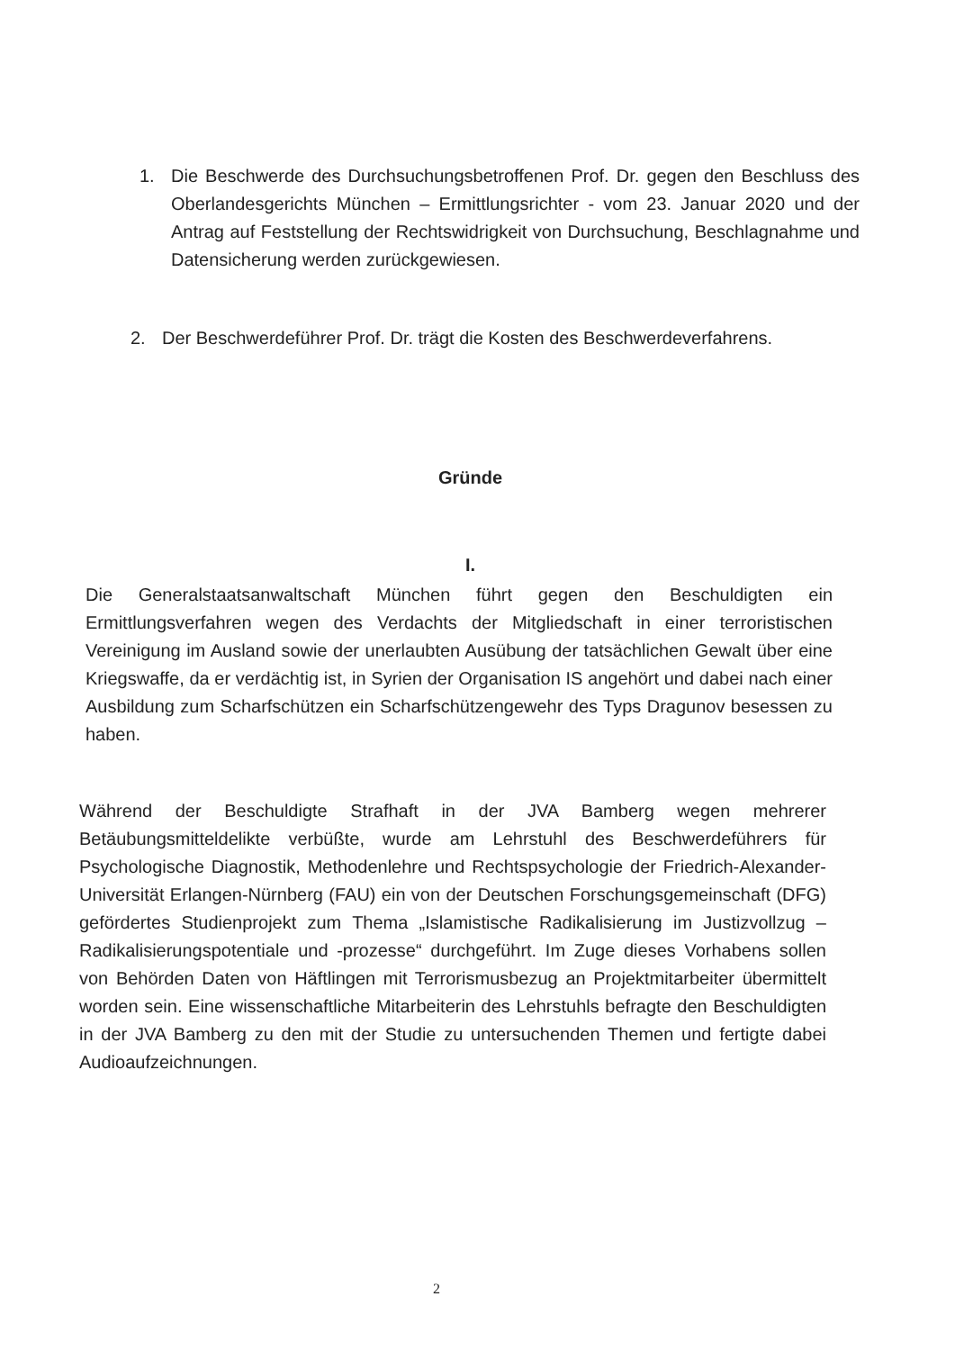1. Die Beschwerde des Durchsuchungsbetroffenen Prof. Dr. gegen den Beschluss des Oberlandesgerichts München – Ermittlungsrichter - vom 23. Januar 2020 und der Antrag auf Feststellung der Rechtswidrigkeit von Durchsuchung, Beschlagnahme und Datensicherung werden zurückgewiesen.
2. Der Beschwerdeführer Prof. Dr. trägt die Kosten des Beschwerdeverfahrens.
Gründe
I.
Die Generalstaatsanwaltschaft München führt gegen den Beschuldigten ein Ermittlungsverfahren wegen des Verdachts der Mitgliedschaft in einer terroristischen Vereinigung im Ausland sowie der unerlaubten Ausübung der tatsächlichen Gewalt über eine Kriegswaffe, da er verdächtig ist, in Syrien der Organisation IS angehört und dabei nach einer Ausbildung zum Scharfschützen ein Scharfschützengewehr des Typs Dragunov besessen zu haben.
Während der Beschuldigte Strafhaft in der JVA Bamberg wegen mehrerer Betäubungsmitteldelikte verbüßte, wurde am Lehrstuhl des Beschwerdeführers für Psychologische Diagnostik, Methodenlehre und Rechtspsychologie der Friedrich-Alexander-Universität Erlangen-Nürnberg (FAU) ein von der Deutschen Forschungsgemeinschaft (DFG) gefördertes Studienprojekt zum Thema „Islamistische Radikalisierung im Justizvollzug – Radikalisierungspotentiale und -prozesse“ durchgeführt. Im Zuge dieses Vorhabens sollen von Behörden Daten von Häftlingen mit Terrorismusbezug an Projektmitarbeiter übermittelt worden sein. Eine wissenschaftliche Mitarbeiterin des Lehrstuhls befragte den Beschuldigten in der JVA Bamberg zu den mit der Studie zu untersuchenden Themen und fertigte dabei Audioaufzeichnungen.
2